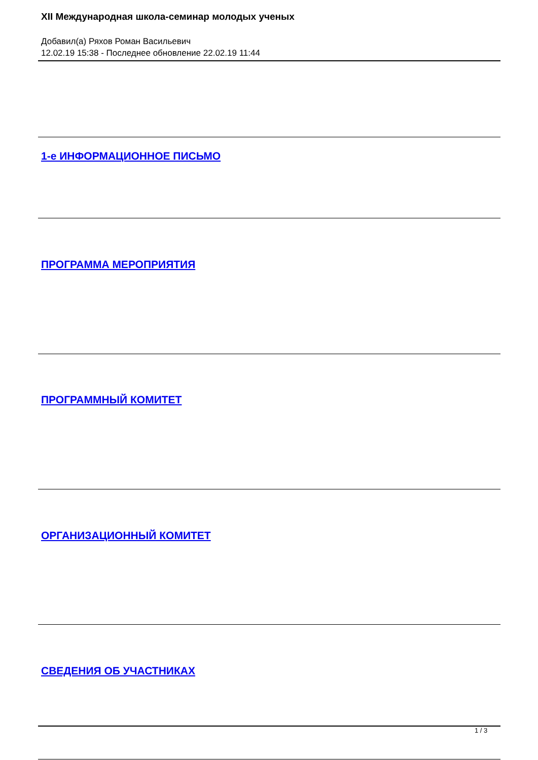XII Международная школа-семинар молодых ученых
Добавил(а) Ряхов Роман Васильевич
12.02.19 15:38 - Последнее обновление 22.02.19 11:44
1-е ИНФОРМАЦИОННОЕ ПИСЬМО
ПРОГРАММА МЕРОПРИЯТИЯ
ПРОГРАММНЫЙ КОМИТЕТ
ОРГАНИЗАЦИОННЫЙ КОМИТЕТ
СВЕДЕНИЯ ОБ УЧАСТНИКАХ
1 / 3